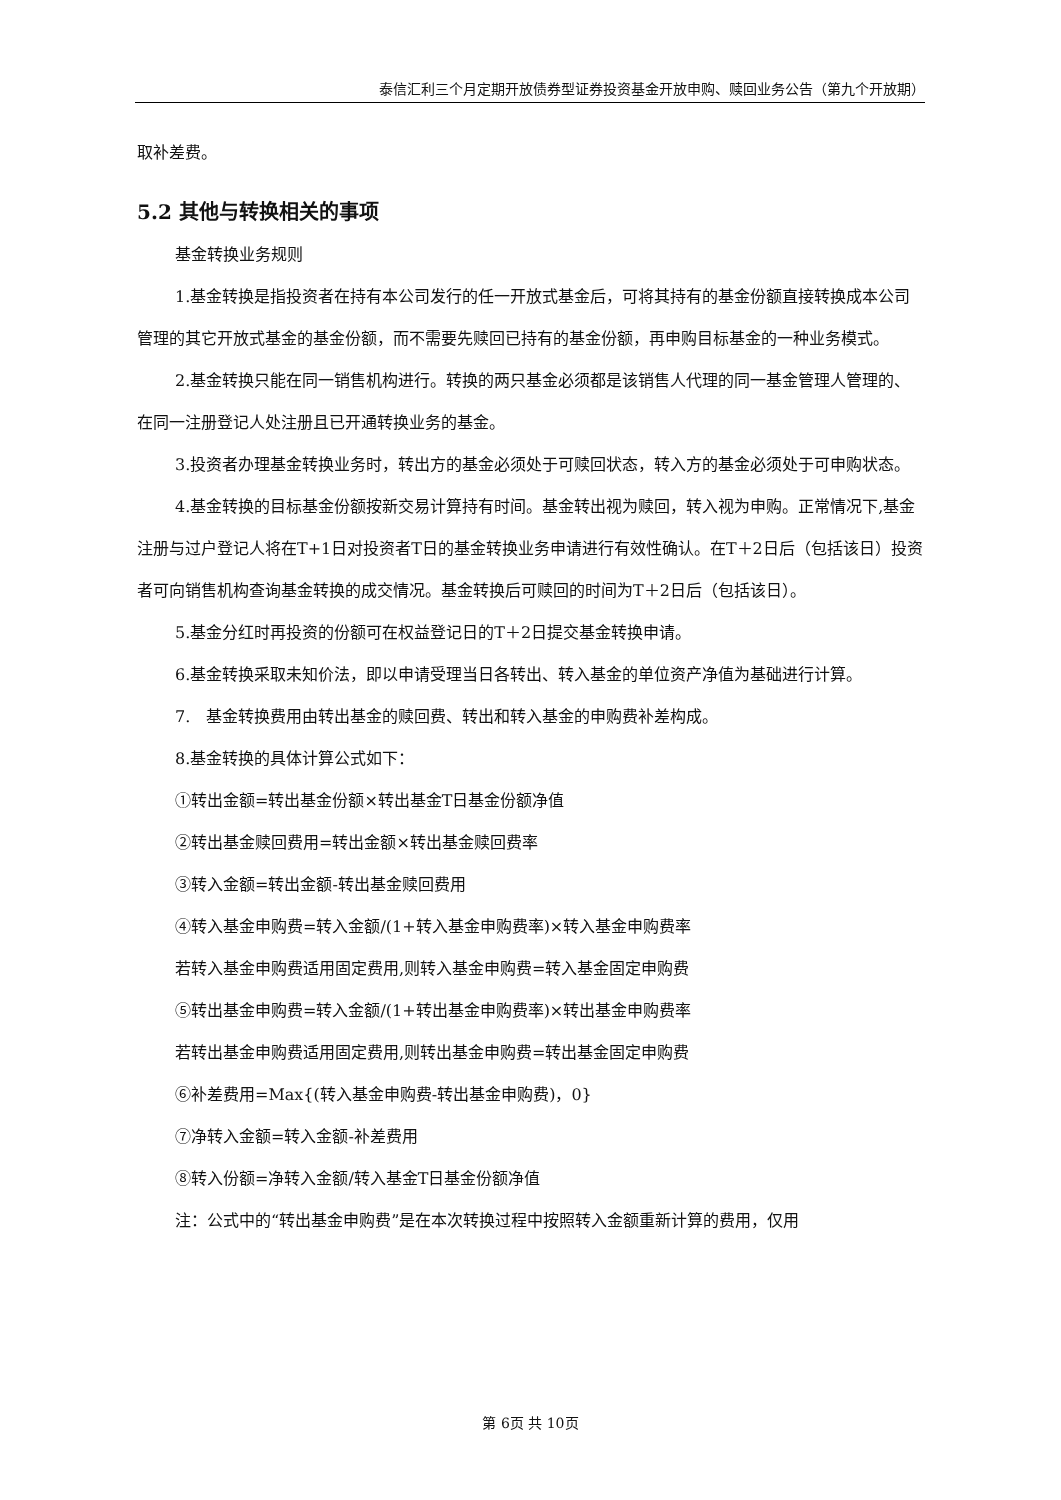泰信汇利三个月定期开放债券型证券投资基金开放申购、赎回业务公告（第九个开放期）
取补差费。
5.2 其他与转换相关的事项
基金转换业务规则
1.基金转换是指投资者在持有本公司发行的任一开放式基金后，可将其持有的基金份额直接转换成本公司管理的其它开放式基金的基金份额，而不需要先赎回已持有的基金份额，再申购目标基金的一种业务模式。
2.基金转换只能在同一销售机构进行。转换的两只基金必须都是该销售人代理的同一基金管理人管理的、在同一注册登记人处注册且已开通转换业务的基金。
3.投资者办理基金转换业务时，转出方的基金必须处于可赎回状态，转入方的基金必须处于可申购状态。
4.基金转换的目标基金份额按新交易计算持有时间。基金转出视为赎回，转入视为申购。正常情况下,基金注册与过户登记人将在T+1日对投资者T日的基金转换业务申请进行有效性确认。在T＋2日后（包括该日）投资者可向销售机构查询基金转换的成交情况。基金转换后可赎回的时间为T＋2日后（包括该日）。
5.基金分红时再投资的份额可在权益登记日的T＋2日提交基金转换申请。
6.基金转换采取未知价法，即以申请受理当日各转出、转入基金的单位资产净值为基础进行计算。
7.　基金转换费用由转出基金的赎回费、转出和转入基金的申购费补差构成。
8.基金转换的具体计算公式如下：
①转出金额=转出基金份额×转出基金T日基金份额净值
②转出基金赎回费用=转出金额×转出基金赎回费率
③转入金额=转出金额-转出基金赎回费用
④转入基金申购费=转入金额/(1+转入基金申购费率)×转入基金申购费率
若转入基金申购费适用固定费用,则转入基金申购费=转入基金固定申购费
⑤转出基金申购费=转入金额/(1+转出基金申购费率)×转出基金申购费率
若转出基金申购费适用固定费用,则转出基金申购费=转出基金固定申购费
⑥补差费用=Max{(转入基金申购费-转出基金申购费)，0}
⑦净转入金额=转入金额-补差费用
⑧转入份额=净转入金额/转入基金T日基金份额净值
注：公式中的“转出基金申购费”是在本次转换过程中按照转入金额重新计算的费用，仅用
第 6页 共 10页